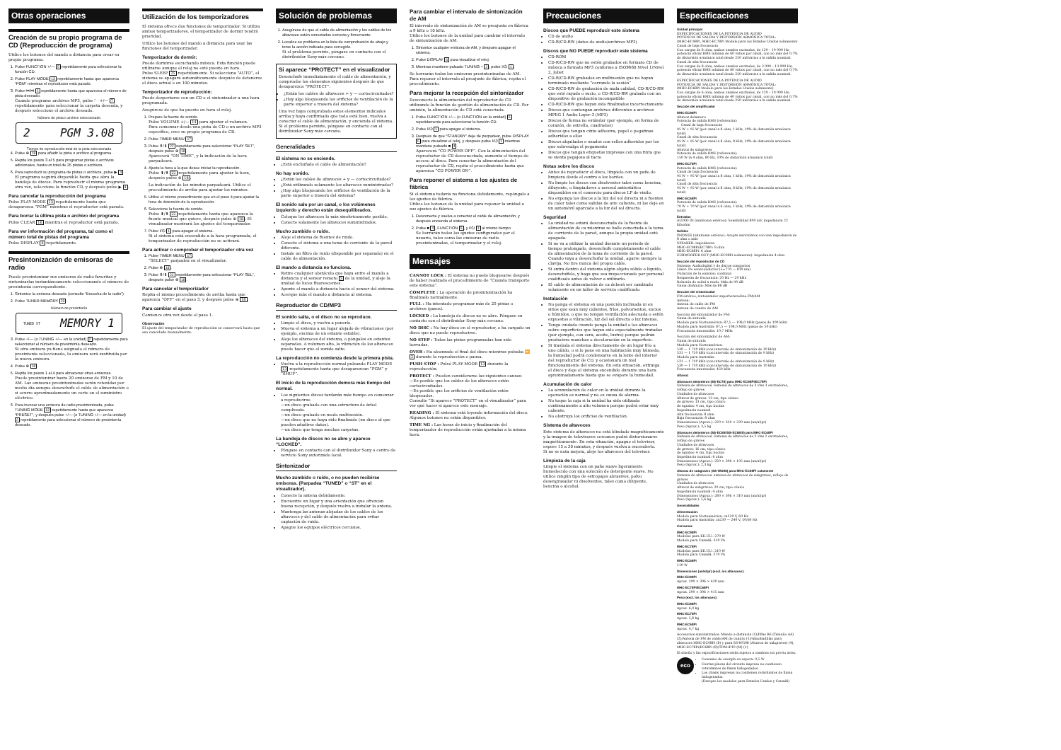Otras operaciones
Creación de su propio programa de CD (Reproducción de programa)
Utilice los botones del mando a distancia para crear su propio programa.
1. Pulse FUNCTION +/— 5 repetidamente para seleccionar la función CD.
2. Pulse PLAY MODE 13 repetidamente hasta que aparezca “PGM” mientras el reproductor está parado.
3. Pulse ⏮/⏭ 2 repetidamente hasta que aparezca el número de pista deseado.
Cuando programe archivos MP3, pulse 🗀 +/— 7 repetidamente para seleccionar la carpeta deseada, y después seleccione el archivo deseado.
Número de pista o archivo seleccionado
2 PGM 3.08
Tiempo de reproducción total de la pista seleccionada
4. Pulse ⊕ 18 para añadir la pista o archivo al programa.
5. Repita los pasos 3 al 5 para programar pistas o archivos adicionales, hasta un total de 25 pistas o archivos.
6. Para reproducir su programa de pistas o archivos, pulse ▶ 4.
El programa seguirá disponible hasta que abra la bandeja de discos. Para reproducir el mismo programa otra vez, seleccione la función CD, y después pulse ▶ 4.
Para cancelar la reproducción del programa
Pulse PLAY MODE 13 repetidamente hasta que desaparezca “PGM” mientras el reproductor está parado.
Para borrar la última pista o archivo del programa
Pulse CLEAR 16 mientras el reproductor está parado.
Para ver información del programa, tal como el número total de pistas del programa
Pulse DISPLAY 6 repetidamente.
Presintonización de emisoras de radio
Puede presintonizar sus emisoras de radio favoritas y sintonizarlas instantáneamente seleccionando el número de presintonía correspondiente.
1. Sintonice la emisora deseada (consulte “Escucha de la radio”).
2. Pulse TUNER MEMORY 23.
Número de presintonía
TUNED ST MEMORY 1
3. Pulse +/— (o TUNING +/— en la unidad) 2 repetidamente para seleccionar el número de presintonía deseado.
Si otra emisora ya tiene asignado el número de presintonía seleccionado, la emisora será sustituida por la nueva emisora.
4. Pulse ⊕ 18.
5. Repita los pasos 1 al 4 para almacenar otras emisoras.
Puede presintonizar hasta 20 emisoras de FM y 10 de AM. Las emisoras presintonizadas serán retenidas por medio día aunque desenchufe el cable de alimentación o si ocurre aproximadamente un corte en el suministro eléctrico.
6. Para invocar una emisora de radio presintonizada, pulse TUNING MODE 13 repetidamente hasta que aparezca “PRESET”, y después pulse +/— (o TUNING +/— en la unidad) 2 repetidamente para seleccionar el número de presintonía deseado.
Utilización de los temporizadores
El sistema ofrece dos funciones de temporizador. Si utiliza ambos temporizadores, el temporizador de dormir tendrá prioridad.
Utilice los botones del mando a distancia para usar las funciones del temporizador.
Temporizador de dormir:
Puede dormirse escuchando música. Esta función puede utilizarse aunque el reloj no esté puesto en hora.
Pulse SLEEP 25 repetidamente. Si selecciona “AUTO”, el sistema se apagará automáticamente después de detenerse el disco actual o en 100 minutos.
Temporizador de reproducción:
Puede despertarse con un CD o el sintonizador a una hora programada.
Asegúrese de que ha puesto en hora el reloj.
1. Prepare la fuente de sonido.
Pulse VOLUME +/— 14 para ajustar el volumen.
Para comenzar desde una pista de CD o un archivo MP3 específico, cree su propio programa de CD.
2. Pulse TIMER MENU 17.
3. Pulse ⬆/⬇ 22 repetidamente para seleccionar “PLAY SET”, después pulse ⊕ 18.
Aparecerá “ON TIME”, y la indicación de la hora parpadeará.
4. Ajuste la hora a la que desee iniciar la reproducción.
Pulse ⬆/⬇ 22 repetidamente para ajustar la hora, después pulse ⊕ 18.
La indicación de los minutos parpadeará. Utilice el procedimiento de arriba para ajustar los minutos.
5. Utilice el mismo procedimiento que en el paso 4 para ajustar la hora de detención de la reproducción.
6. Seleccione la fuente de sonido.
Pulse ⬆/⬇ 22 repetidamente hasta que aparezca la fuente musical que quiere, después pulse ⊕ 18. El visualizador mostrará los ajustes del temporizador.
7. Pulse I/⏻ 1 para apagar el sistema.
Si el sistema está encendido a la hora programada, el temporizador de reproducción no se activará.
Para activar o comprobar el temporizador otra vez
1. Pulse TIMER MENU 17.
“SELECT” parpadea en el visualizador.
2. Pulse ⊕ 18.
3. Pulse ⬆/⬇ 22 repetidamente para seleccionar “PLAY SEL”, después pulse ⊕ 18.
Para cancelar el temporizador
Repita el mismo procedimiento de arriba hasta que aparezca “OFF” en el paso 3, y después pulse ⊕ 18.
Para cambiar el ajuste
Comience otra vez desde el paso 1.
Observación
El ajuste del temporizador de reproducción se conservará hasta que sea cancelado manualmente.
Solución de problemas
1. Asegúrese de que el cable de alimentación y los cables de los altavoces estén conectados correcta y firmemente.
2. Localice su problema en la lista de comprobación de abajo y tome la acción indicada para corregirlo.
Si el problema persiste, póngase en contacto con el distribuidor Sony más cercano.
Si aparece “PROTECT” en el visualizador
Desenchufe inmediatamente el cable de alimentación, y compruebe los elementos siguientes después de que desaparezca “PROTECT”.
¿Están los cables de altavoces + y — cortocircuitados?
¿Hay algo bloqueando los orificios de ventilación de la parte superior o trasera del sistema?
Una vez haya comprobado estos elementos indicados arriba y haya confirmado que todo está bien, vuelva a conectar el cable de alimentación, y encienda el sistema. Si el problema persiste, póngase en contacto con el distribuidor Sony más cercano.
Generalidades
El sistema no se enciende.
¿Está enchufado el cable de alimentación?
No hay sonido.
¿Están los cables de altavoces + y — cortocircuitados?
¿Está utilizando solamente los altavoces suministrados?
¿Hay algo bloqueando los orificios de ventilación de la parte superior o trasera del sistema?
El sonido sale por un canal, o los volúmenes izquierdo y derecho están desequilibrados.
Coloque los altavoces lo más simétricamente posible.
Conecte solamente los altavoces suministrados.
Mucho zumbido o ruido.
Aleje el sistema de fuentes de ruido.
Conecte el sistema a una toma de corriente de la pared diferente.
Instale un filtro de ruido (disponible por separado) en el cable de alimentación.
El mando a distancia no funciona.
Retire cualquier obstáculo que haya entre el mando a distancia y el sensor remoto 3 de la unidad, y aleje la unidad de luces fluorescentes.
Apunte el mando a distancia hacia el sensor del sistema.
Acerque más el mando a distancia al sistema.
Reproductor de CD/MP3
El sonido salta, o el disco no se reproduce.
Limpie el disco, y vuelva a ponerlo.
Mueva el sistema a un lugar alejado de vibraciones (por ejemplo, encima de un estante estable).
Aleje los altavoces del sistema, o póngalos en estantes separados. A volumen alto, la vibración de los altavoces puede hacer que el sonido salte.
La reproducción no comienza desde la primera pista.
Vuelva a la reproducción normal pulsando PLAY MODE 13 repetidamente hasta que desaparezcan “PGM” y “SHUF”.
El inicio de la reproducción demora más tiempo del normal.
Los siguientes discos tardarán más tiempo en comenzar a reproducirse.
—un disco grabado con una estructura de árbol complicada.
—un disco grabado en modo multisesión.
—un disco que no haya sido finalizado (un disco al que pueden añadirse datos).
—un disco que tenga muchas carpetas.
La bandeja de discos no se abre y aparece “LOCKED”.
Póngase en contacto con el distribuidor Sony o centro de servicio Sony autorizado local.
Sintonizador
Mucho zumbido o ruido, o no pueden recibirse emisoras. (Parpadea “TUNED” o “ST” en el visualizador).
Conecte la antena debidamente.
Encuentre un lugar y una orientación que ofrezcan buena recepción, y después vuelva a instalar la antena.
Mantenga las antenas alejadas de los cables de los altavoces y del cable de alimentación para evitar captación de ruido.
Apague los equipos eléctricos cercanos.
Para cambiar el intervalo de sintonización de AM
El intervalo de sintonización de AM se preajusta en fábrica a 9 kHz o 10 kHz.
Utilice los botones de la unidad para cambiar el intervalo de sintonización de AM.
1. Sintonice cualquier emisora de AM, y después apague el sistema.
2. Pulse DISPLAY 6 para visualizar el reloj.
3. Mientras mantiene pulsado TUNING + 2, pulse I/⏻ 1.
Se borrarán todas las emisoras presintonizadas de AM. Para reponer el intervalo al preajuste de fábrica, repita el procedimiento.
Para mejorar la recepción del sintonizador
Desconecte la alimentación del reproductor de CD utilizando la función de gestión de alimentación de CD. Por omisión, la alimentación de CD está conectada.
1. Pulse FUNCTION +/— (o FUNCTION en la unidad) 5 repetidamente para seleccionar la función CD.
2. Pulse I/⏻ 1 para apagar el sistema.
3. Después de que “STANDBY” deje de parpadear, pulse DISPLAY 6 para visualizar el reloj, y después pulse I/⏻ 1 mientras mantiene pulsado ■ 4.
Aparecerá “CD POWER OFF”. Con la alimentación del reproductor de CD desconectada, aumenta el tiempo de acceso al disco. Para conectar la alimentación del reproductor de CD, repita el procedimiento hasta que aparezca “CD POWER ON”.
Para reponer el sistema a los ajustes de fábrica
Si el sistema todavía no funciona debidamente, repóngalo a los ajustes de fábrica.
Utilice los botones de la unidad para reponer la unidad a sus ajustes de fábrica.
1. Desconecte y vuelva a conectar el cable de alimentación, y después encienda el sistema.
2. Pulse ■ 4, FUNCTION 5, y I/⏻ 1 al mismo tiempo.
Se borrarán todos los ajustes configurados por el usuario, tales como las emisoras de radio presintonizadas, el temporizador y el reloj.
Mensajes
CANNOT LOCK : El sistema no puede bloquearse después de haber realizado el procedimiento de “Cuando transporte este sistema”.
COMPLETE : La operación de presintonización ha finalizado normalmente.
FULL : Ha intentado programar más de 25 pistas o archivos (pasos).
LOCKED : La bandeja de discos no se abre. Póngase en contacto con el distribuidor Sony más cercano.
NO DISC : No hay disco en el reproductor, o ha cargado un disco que no puede reproducirse.
NO STEP : Todas las pistas programadas han sido borradas.
OVER : Ha alcanzado el final del disco mientras pulsaba ⏩ 2 durante la reproducción o pausa.
PUSH STOP : Pulsó PLAY MODE 13 durante la reproducción.
PROTECT : Pueden considerarse las siguientes causas:
—Es posible que los cables de los altavoces estén cortocircuitados.
—Es posible que los orificios de ventilación estén bloqueados.
Consulte “Si aparece “PROTECT” en el visualizador” para ver qué hacer si aparece este mensaje.
READING : El sistema está leyendo información del disco. Algunos botones no están disponibles.
TIME NG : Las horas de inicio y finalización del temporizador de reproducción están ajustadas a la misma hora.
Precauciones
Discos que PUEDE reproducir este sistema
CD de audio
CD-R/CD-RW (datos de audio/archivos MP3)
Discos que NO PUEDE reproducir este sistema
CD-ROM
CD-R/CD-RW que no estén grabados en formato CD de música o formato MP3 conforme a ISO9660 Nivel 1/Nivel 2, Joliet
CD-R/CD-RW grabados en multisesión que no hayan terminado mediante “cerrando la sesión”
CD-R/CD-RW de grabación de mala calidad, CD-R/CD-RW que esté rayado o sucio, o CD-R/CD-RW grabado con un dispositivo de grabación incompatible
CD-R/CD-RW que hayan sido finalizados incorrectamente
Discos que contengan archivos diferentes a archivos MPEG 1 Audio Layer-3 (MP3)
Discos de forma no estándar (por ejemplo, en forma de corazón, de estrella, cuadrados)
Discos que tengan cinta adhesiva, papel o pegatinas adheridos a ellos
Discos alquilados o usados con sellos adheridos por los que sobresalga el pegamento
Discos que tengan etiquetas impresas con una tinta que se sienta pegajosa al tacto
Notas sobre los discos
Antes de reproducir el disco, límpielo con un paño de limpieza desde el centro a los bordes.
No limpie los discos con disolventes tales como bencina, diluyente, o limpiadores o aerosol antiestático disponibles en el comercio para discos LP de vinilo.
No exponga los discos a la luz del sol directa ni a fuentes de calor tales como salidas de aire caliente, ni los deje en un automóvil aparcado a la luz del sol directa.
Seguridad
La unidad no estará desconectada de la fuente de alimentación de ca mientras se halle conectada a la toma de corriente de la pared, aunque la propia unidad esté apagada.
Si no va a utilizar la unidad durante un periodo de tiempo prolongado, desenchufe completamente el cable de alimentación de la toma de corriente de la pared. Cuando vaya a desenchufar la unidad, agarre siempre la clavija. No tire nunca del propio cable.
Si entra dentro del sistema algún objeto sólido o líquido, desenchúfelo, y haga que sea inspeccionado por personal cualificado antes de volver a utilizarlo.
El cable de alimentación de ca deberá ser cambiado solamente en un taller de servicio cualificado.
Instalación
No ponga el sistema en una posición inclinada ni en sitios que sean muy calientes, fríos, polvorientos, sucios o húmidos, o que no tengan ventilación adecuada o estén expuestos a vibración, luz del sol directa o luz intensa.
Tenga cuidado cuando ponga la unidad o los altavoces sobre superficies que hayan sido especialmente tratadas (por ejemplo, con cera, aceite, lustre) porque podrán producirse manchas o decoloración en la superficie.
Si traslada el sistema directamente de un lugar frío a uno cálido, o si lo pone en una habitación muy húmeda, la humedad podrá condensarse en la lente del interior del reproductor de CD, y ocasionará un mal funcionamiento del sistema. En esta situación, extraiga el disco y deje el sistema encendido durante una hora aproximadamente hasta que se evapore la humedad.
Acumulación de calor
La acumulación de calor en la unidad durante la operación es normal y no es causa de alarma.
No toque la caja si la unidad ha sido utilizada continuamente a alto volumen porque podrá estar muy caliente.
No obstruya los orificios de ventilación.
Sistema de altavoces
Este sistema de altavoces no está blindado magnéticamente y la imagen de televisores cercanos podrá distorsionarse magnéticamente. En esta situación, apague el televisor, espere 15 a 30 minutos, y después vuelva a encenderlo.
Si no se nota mejora, aleje los altavoces del televisor.
Limpieza de la caja
Limpie el sistema con un paño suave ligeramente humedecido con una solución de detergente suave. No utilice ningún tipo de estropajos abrasivos, polvo desengrasador ni disolventes, tales como diluyente, bencina o alcohol.
Especificaciones
Unidad principal
ESPECIFICACIONES DE LA POTENCIA DE AUDIO
POTENCIA DE SALIDA Y DISTORSIÓN ARMÓNICA TOTAL:
(MHC-EC98Pi, MHC-EC78Pi Modelo para los Estados Unidos solamente)
Canal de baja frecuencia
Con cargas de 8 ohm, ambos canales excitados, de 120 – 10 000 Hz; potencia eficaz RMS mínima de 60 vatios por canal, con no más del 0,7% de distorsión armónica total desde 250 milivatios a la salida nominal.
Canal de alta frecuencia
Con cargas de 8 ohm, ambos canales excitados, de 2 000 – 13 000 Hz; potencia eficaz RMS mínima de 60 vatios por canal, con no más del 0,7% de distorsión armónica total desde 250 milivatios a la salida nominal.
ESPECIFICACIONES DE LA POTENCIA DE AUDIO
POTENCIA DE SALIDA Y DISTORSIÓN ARMÓNICA TOTAL:
(MHC-EC68Pi Modelo para los Estados Unidos solamente)
Con cargas de 6 ohm, ambos canales excitados, de 120 – 10 000 Hz; potencia eficaz RMS mínima de 40 vatios por canal, con no más del 0,7% de distorsión armónica total desde 250 milivatios a la salida nominal.
Sección del amplificador
MHC-EC98Pi
Altavoz delantero
Potencia de salida RMS (referencia):
Canal de baja frecuencia
95 W + 95 W (por canal a 8 ohm, 1 kHz, 10% de distorsión armónica total)
Canal de alta frecuencia
95 W + 95 W (por canal a 8 ohm, 8 kHz, 10% de distorsión armónica total)
Altavoz de subgraves
Potencia de salida RMS (referencia):
150 W (a 4 ohm, 80 Hz, 10% de distorsión armónica total)
MHC-EC78Pi
Potencia de salida RMS (referencia):
Canal de baja frecuencia
95 W + 95 W (por canal a 8 ohm, 1 kHz, 10% de distorsión armónica total)
Canal de alta frecuencia
95 W + 95 W (por canal a 8 ohm, 8 kHz, 10% de distorsión armónica total)
MHC-EC68Pi
Potencia de salida RMS (referencia):
70 W + 70 W (por canal a 6 ohm, 1 kHz, 10% de distorsión armónica total)
Entradas
AUDIO IN (minitoma estéreo): Sensibilidad 800 mV, impedancia 22 kiloohm
Salidas
PHONES (minitoma estéreo): Acepta auriculares con una impedancia de 8 ohm o más
SPEAKER: impedancia
MHC-EC98Pi/EC78Pi: 8 ohm
MHC-EC68Pi: 6 ohm
SUBWOOFER OUT (MHC-EC98Pi solamente): impedancia 4 ohm
Sección del reproductor de CD
Sistema: Audiodigital y de discos compactos
Láser: De semiconductor (λ=770 — 810 nm)
Duración de la emisión: continua
Respuesta de frecuencia: 20 Hz — 20 kHz
Relación de señal a ruido: Más de 90 dB
Gama dinámica: Más de 88 dB
Sección del sintonizador
FM estéreo, sintonizador superheterodino FM/AM
Antena:
Antena de cable de FM
Antena de cuadro de AM
Sección del sintonizador de FM:
Gama de sintonía
Modelo para Norteamérica: 87,5 — 108,0 MHz (pasos de 100 kHz)
Modelo para Australia: 87,5 — 108,0 MHz (pasos de 50 kHz)
Frecuencia intermedia: 10,7 MHz
Sección del sintonizador de AM:
Gama de sintonía
Modelo para Norteamérica:
530 — 1 710 kHz (con intervalo de sintonización de 10 kHz)
531 — 1 710 kHz (con intervalo de sintonización de 9 kHz)
Modelo para Australia:
531 — 1 710 kHz (con intervalo de sintonización de 9 kHz)
530 — 1 710 kHz (con intervalo de sintonización de 10 kHz)
Frecuencia intermedia: 450 kHz
Altavoz
Altavoces delanteros (SS-EC78) para MHC-EC98Pi/EC78Pi
Sistema de altavoces: Sistema de altavoces de 3 vías 3 excitadores, reflejo de graves
Unidades de altavoces
Altavoz de graves: 13 cm, tipo cónico
de graves: 13 cm, tipo cónico
de agudos: 4 cm, tipo bocina
Impedancia nominal
Alta frecuencia: 8 ohm
Baja frecuencia: 8 ohm
Dimensiones (Aprox.): 220 × 350 × 220 mm (an/al/pr)
Peso (Aprox.): 3,5 kg
Altavoces delanteros (SS-EC68i/SS-EC68iS) para MHC-EC68Pi
Sistema de altavoces: Sistema de altavoces de 2 vías 2 excitadores, reflejo de graves
Unidades de altavoces
de graves: 16 cm, tipo cónico
de agudos: 4 cm, tipo bocina
Impedancia nominal: 6 ohm
Dimensiones (Aprox.): 220 × 306 × 195 mm (an/al/pr)
Peso (Aprox.): 2,3 kg
Altavoz de subgraves (SS-WG98) para MHC-EC98Pi solamente
Sistema de altavoces: sistema de altavoces de subgraves, reflejo de graves
Unidades de altavoces
Altavoz de subgraves: 20 cm, tipo cónico
Impedancia nominal: 4 ohm
Dimensiones (Aprox.): 280 × 306 × 310 mm (an/al/pr)
Peso (Aprox.): 5,6 kg
Generalidades
Alimentación:
Modelo para Norteamérica: ca120 V, 60 Hz
Modelo para Australia: ca230 — 240 V, 50/60 Hz
Consumo:
MHC-EC98Pi
Modelos para EE.UU.: 270 W
Modelo para Canadá: 350 VA
MHC-EC78Pi
Modelos para EE.UU.: 210 W
Modelo para Canadá: 270 VA
MHC-EC68Pi
110 W
Dimensiones (an/al/pr) (excl. los altavoces):
MHC-EC98Pi
Aprox. 200 × 306 × 430 mm
MHC-EC78Pi/EC68Pi
Aprox. 200 × 306 × 415 mm
Peso (excl. los altavoces):
MHC-EC98Pi
Aprox. 6,9 kg
MHC-EC78Pi
Aprox. 5,8 kg
MHC-EC68Pi
Aprox. 4,7 kg
Accesorios suministrados: Mando a distancia (1)/Pilas R6 (Tamaño AA) (2)/Antena de FM de cable/AM de cuadro (1)/Almohadillas para altavoces MHC-EC98Pi (8) y para SS-WG98 (Altavoz de subgraves) (4), MHC-EC78Pi/EC68Pi (8)/TDM-iP10 (M) (1)
El diseño y las especificaciones están sujetos a cambios sin previo aviso.
eco
Consumo de energía en espera: 0,5 W
Ciertas placas del circuito impreso no contienen retardantes de llama halogenados.
Los chasis impresos no contienen retardantes de llama halogenados.
(Excepto los modelos para Estados Unidos y Canadá)